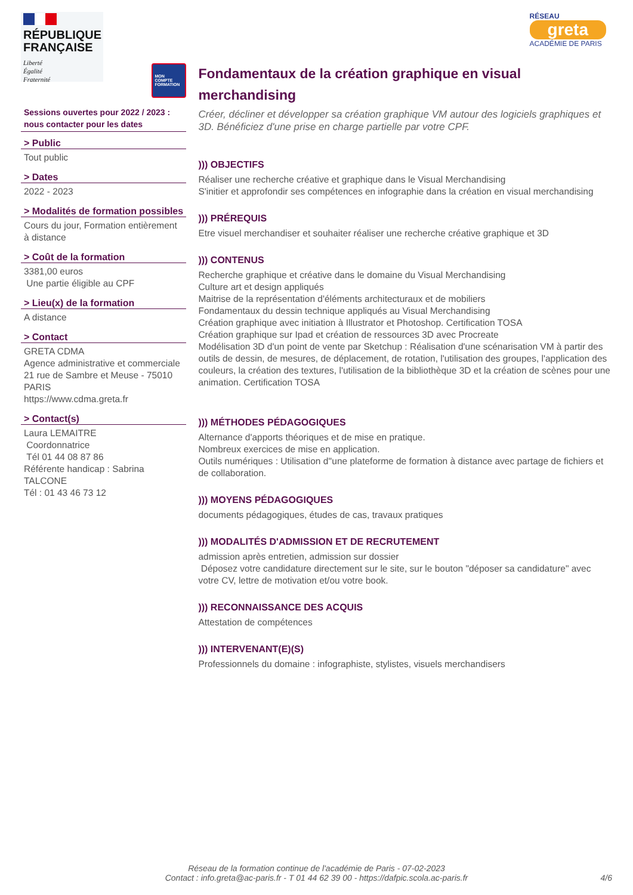RÉPUBLIQUE
FRANÇAISE
Liberté
Égalité
Fraternité
MON
COMPTE
FORMATION
Sessions ouvertes pour 2022 / 2023 : nous contacter pour les dates
> Public
Tout public
> Dates
2022 - 2023
> Modalités de formation possibles
Cours du jour, Formation entièrement à distance
> Coût de la formation
3381,00 euros
Une partie éligible au CPF
> Lieu(x) de la formation
A distance
> Contact
GRETA CDMA
Agence administrative et commerciale
21 rue de Sambre et Meuse - 75010 PARIS
https://www.cdma.greta.fr
> Contact(s)
Laura LEMAITRE
Coordonnatrice
Tél 01 44 08 87 86
Référente handicap : Sabrina TALCONE
Tél : 01 43 46 73 12
RÉSEAU
greta
ACADÉMIE DE PARIS
Fondamentaux de la création graphique en visual merchandising
Créer, décliner et développer sa création graphique VM autour des logiciels graphiques et 3D. Bénéficiez d'une prise en charge partielle par votre CPF.
))) OBJECTIFS
Réaliser une recherche créative et graphique dans le Visual Merchandising
S'initier et approfondir ses compétences en infographie dans la création en visual merchandising
))) PRÉREQUIS
Etre visuel merchandiser et souhaiter réaliser une recherche créative graphique et 3D
))) CONTENUS
Recherche graphique et créative dans le domaine du Visual Merchandising
Culture art et design appliqués
Maitrise de la représentation d'éléments architecturaux et de mobiliers
Fondamentaux du dessin technique appliqués au Visual Merchandising
Création graphique avec initiation à Illustrator et Photoshop. Certification TOSA
Création graphique sur Ipad et création de ressources 3D avec Procreate
Modélisation 3D d'un point de vente par Sketchup : Réalisation d'une scénarisation VM à partir des outils de dessin, de mesures, de déplacement, de rotation, l'utilisation des groupes, l'application des couleurs, la création des textures, l'utilisation de la bibliothèque 3D et la création de scènes pour une animation. Certification TOSA
))) MÉTHODES PÉDAGOGIQUES
Alternance d'apports théoriques et de mise en pratique.
Nombreux exercices de mise en application.
Outils numériques : Utilisation d''une plateforme de formation à distance avec partage de fichiers et de collaboration.
))) MOYENS PÉDAGOGIQUES
documents pédagogiques, études de cas, travaux pratiques
))) MODALITÉS D'ADMISSION ET DE RECRUTEMENT
admission après entretien, admission sur dossier
Déposez votre candidature directement sur le site, sur le bouton "déposer sa candidature" avec votre CV, lettre de motivation et/ou votre book.
))) RECONNAISSANCE DES ACQUIS
Attestation de compétences
))) INTERVENANT(E)(S)
Professionnels du domaine : infographiste, stylistes, visuels merchandisers
Réseau de la formation continue de l'académie de Paris - 07-02-2023
Contact : info.greta@ac-paris.fr - T 01 44 62 39 00 - https://dafpic.scola.ac-paris.fr
4/6